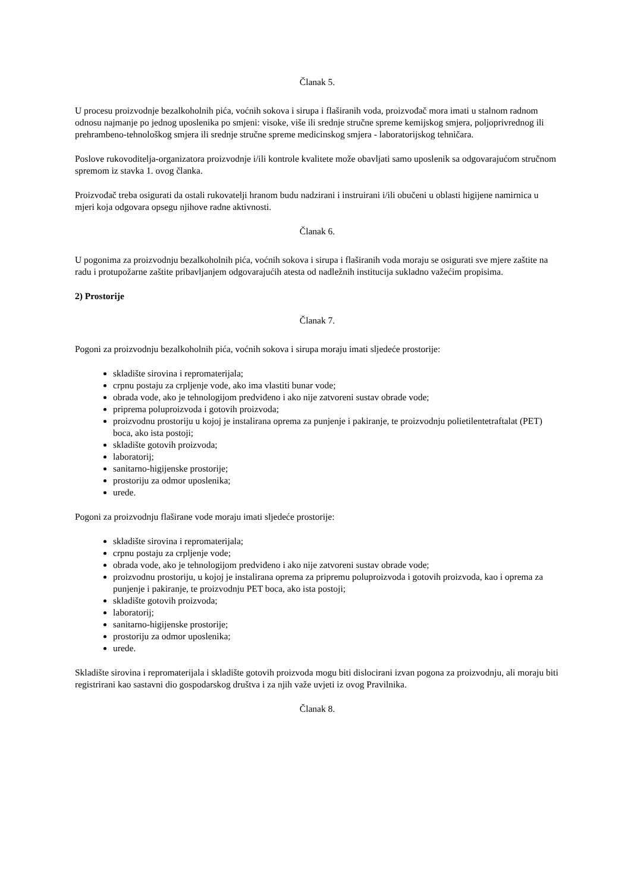Članak 5.
U procesu proizvodnje bezalkoholnih pića, voćnih sokova i sirupa i flaširanih voda, proizvođač mora imati u stalnom radnom odnosu najmanje po jednog uposlenika po smjeni: visoke, više ili srednje stručne spreme kemijskog smjera, poljoprivrednog ili prehrambeno-tehnološkog smjera ili srednje stručne spreme medicinskog smjera - laboratorijskog tehničara.
Poslove rukovoditelja-organizatora proizvodnje i/ili kontrole kvalitete može obavljati samo uposlenik sa odgovarajućom stručnom spremom iz stavka 1. ovog članka.
Proizvođač treba osigurati da ostali rukovatelji hranom budu nadzirani i instruirani i/ili obučeni u oblasti higijene namirnica u mjeri koja odgovara opsegu njihove radne aktivnosti.
Članak 6.
U pogonima za proizvodnju bezalkoholnih pića, voćnih sokova i sirupa i flaširanih voda moraju se osigurati sve mjere zaštite na radu i protupožarne zaštite pribavljanjem odgovarajućih atesta od nadležnih institucija sukladno važećim propisima.
2) Prostorije
Članak 7.
Pogoni za proizvodnju bezalkoholnih pića, voćnih sokova i sirupa moraju imati sljedeće prostorije:
skladište sirovina i repromaterijala;
crpnu postaju za crpljenje vode, ako ima vlastiti bunar vode;
obrada vode, ako je tehnologijom predviđeno i ako nije zatvoreni sustav obrade vode;
priprema poluproizvoda i gotovih proizvoda;
proizvodnu prostoriju u kojoj je instalirana oprema za punjenje i pakiranje, te proizvodnju polietilentetraftalat (PET) boca, ako ista postoji;
skladište gotovih proizvoda;
laboratorij;
sanitarno-higijenske prostorije;
prostoriju za odmor uposlenika;
urede.
Pogoni za proizvodnju flaširane vode moraju imati sljedeće prostorije:
skladište sirovina i repromaterijala;
crpnu postaju za crpljenje vode;
obrada vode, ako je tehnologijom predviđeno i ako nije zatvoreni sustav obrade vode;
proizvodnu prostoriju, u kojoj je instalirana oprema za pripremu poluproizvoda i gotovih proizvoda, kao i oprema za punjenje i pakiranje, te proizvodnju PET boca, ako ista postoji;
skladište gotovih proizvoda;
laboratorij;
sanitarno-higijenske prostorije;
prostoriju za odmor uposlenika;
urede.
Skladište sirovina i repromaterijala i skladište gotovih proizvoda mogu biti dislocirani izvan pogona za proizvodnju, ali moraju biti registrirani kao sastavni dio gospodarskog društva i za njih važe uvjeti iz ovog Pravilnika.
Članak 8.